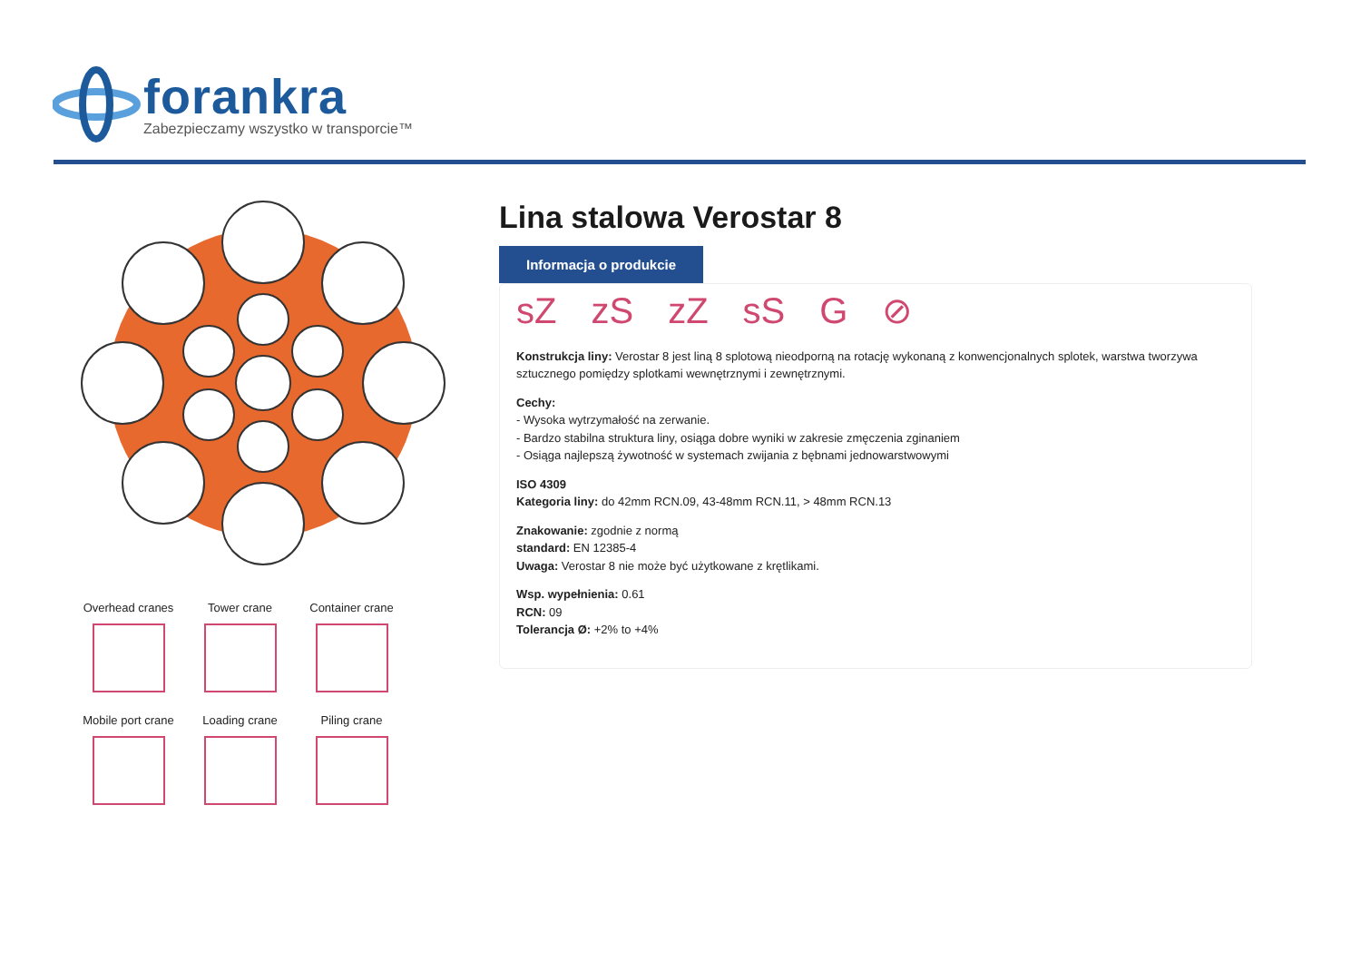forankra
Zabezpieczamy wszystko w transporcie™
Overhead cranes
Tower crane
Container crane
Mobile port crane
Loading crane
Piling crane
Lina stalowa Verostar 8
Informacja o produkcie
sZ zS zZ sS G ⊘
Konstrukcja liny: Verostar 8 jest liną 8 splotową nieodporną na rotację wykonaną z konwencjonalnych splotek, warstwa tworzywa sztucznego pomiędzy splotkami wewnętrznymi i zewnętrznymi.
Cechy:
- Wysoka wytrzymałość na zerwanie.
- Bardzo stabilna struktura liny, osiąga dobre wyniki w zakresie zmęczenia zginaniem
- Osiąga najlepszą żywotność w systemach zwijania z bębnami jednowarstwowymi
ISO 4309
Kategoria liny: do 42mm RCN.09, 43-48mm RCN.11, > 48mm RCN.13
Znakowanie: zgodnie z normą
standard: EN 12385-4
Uwaga: Verostar 8 nie może być użytkowane z krętlikami.
Wsp. wypełnienia: 0.61
RCN: 09
Tolerancja Ø: +2% to +4%